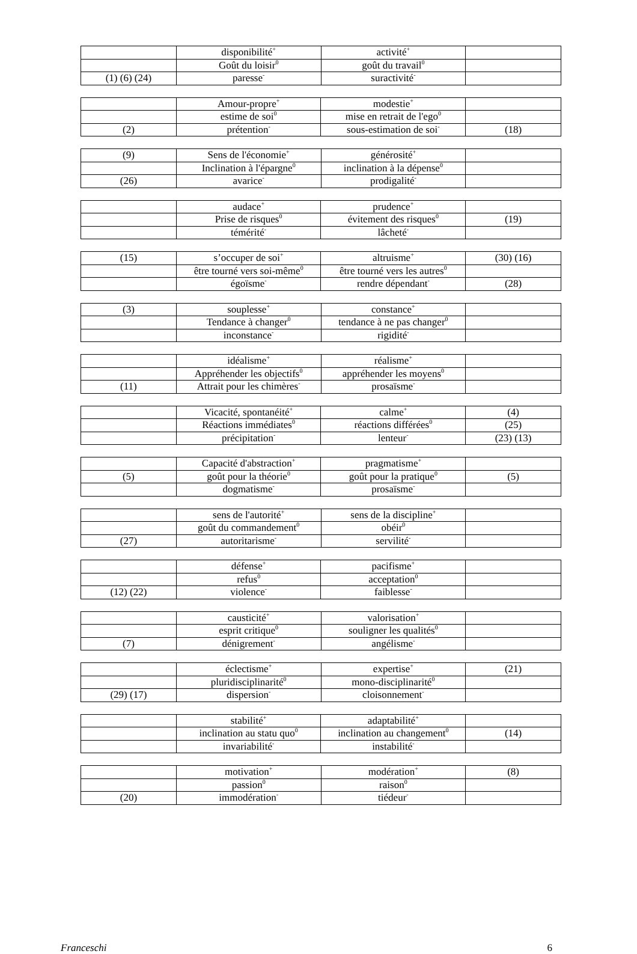| | disponibilité<sup>+</sup> | activité<sup>+</sup> | |
| | Goût du loisir<sup>0</sup> | goût du travail<sup>0</sup> | |
| (1) (6) (24) | paresse<sup>-</sup> | suractivité<sup>-</sup> | |
| | Amour-propre<sup>+</sup> | modestie<sup>+</sup> | |
| | estime de soi<sup>0</sup> | mise en retrait de l'ego<sup>0</sup> | |
| (2) | prétention<sup>-</sup> | sous-estimation de soi<sup>-</sup> | (18) |
| (9) | Sens de l'économie<sup>+</sup> | générosité<sup>+</sup> | |
| | Inclination à l'épargne<sup>0</sup> | inclination à la dépense<sup>0</sup> | |
| (26) | avarice<sup>-</sup> | prodigalité<sup>-</sup> | |
| | audace<sup>+</sup> | prudence<sup>+</sup> | |
| | Prise de risques<sup>0</sup> | évitement des risques<sup>0</sup> | (19) |
| | témérité<sup>-</sup> | lâcheté<sup>-</sup> | |
| (15) | s’occuper de soi<sup>+</sup> | altruisme<sup>+</sup> | (30) (16) |
| | être tourné vers soi-même<sup>0</sup> | être tourné vers les autres<sup>0</sup> | |
| | égoïsme<sup>-</sup> | rendre dépendant<sup>-</sup> | (28) |
| (3) | souplesse<sup>+</sup> | constance<sup>+</sup> | |
| | Tendance à changer<sup>0</sup> | tendance à ne pas changer<sup>0</sup> | |
| | inconstance<sup>-</sup> | rigidité<sup>-</sup> | |
| | idéalisme<sup>+</sup> | réalisme<sup>+</sup> | |
| | Appréhender les objectifs<sup>0</sup> | appréhender les moyens<sup>0</sup> | |
| (11) | Attrait pour les chimères<sup>-</sup> | prosaïsme<sup>-</sup> | |
| | Vicacité, spontanéité<sup>+</sup> | calme<sup>+</sup> | (4) |
| | Réactions immédiates<sup>0</sup> | réactions différées<sup>0</sup> | (25) |
| | précipitation<sup>-</sup> | lenteur<sup>-</sup> | (23) (13) |
| | Capacité d'abstraction<sup>+</sup> | pragmatisme<sup>+</sup> | |
| (5) | goût pour la théorie<sup>0</sup> | goût pour la pratique<sup>0</sup> | (5) |
| | dogmatisme<sup>-</sup> | prosaïsme<sup>-</sup> | |
| | sens de l'autorité<sup>+</sup> | sens de la discipline<sup>+</sup> | |
| | goût du commandement<sup>0</sup> | obéir<sup>0</sup> | |
| (27) | autoritarisme<sup>-</sup> | servilité<sup>-</sup> | |
| | défense<sup>+</sup> | pacifisme<sup>+</sup> | |
| | refus<sup>0</sup> | acceptation<sup>0</sup> | |
| (12) (22) | violence<sup>-</sup> | faiblesse<sup>-</sup> | |
| | causticité<sup>+</sup> | valorisation<sup>+</sup> | |
| | esprit critique<sup>0</sup> | souligner les qualités<sup>0</sup> | |
| (7) | dénigrement<sup>-</sup> | angélisme<sup>-</sup> | |
| | éclectisme<sup>+</sup> | expertise<sup>+</sup> | (21) |
| | pluridisciplinarité<sup>0</sup> | mono-disciplinarité<sup>0</sup> | |
| (29) (17) | dispersion<sup>-</sup> | cloisonnement<sup>-</sup> | |
| | stabilité<sup>+</sup> | adaptabilité<sup>+</sup> | |
| | inclination au statu quo<sup>0</sup> | inclination au changement<sup>0</sup> | (14) |
| | invariabilité<sup>-</sup> | instabilité<sup>-</sup> | |
| | motivation<sup>+</sup> | modération<sup>+</sup> | (8) |
| | passion<sup>0</sup> | raison<sup>0</sup> | |
| (20) | immodération<sup>-</sup> | tiédeur<sup>-</sup> | |
Franceschi 6